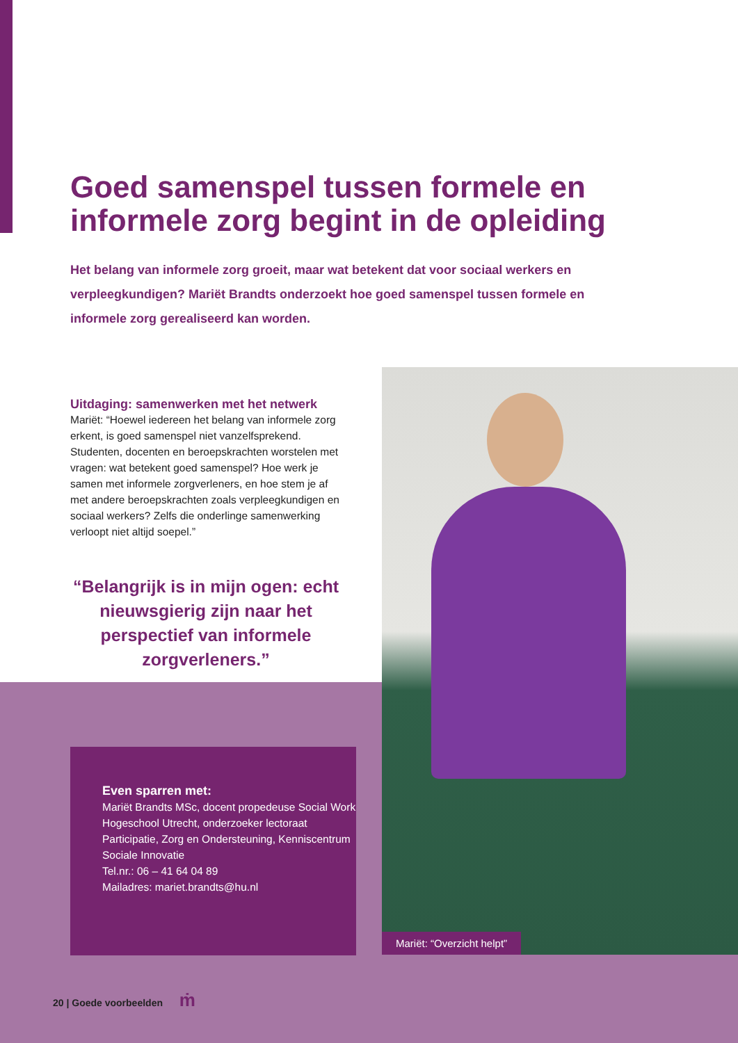Goed samenspel tussen formele en informele zorg begint in de opleiding
Het belang van informele zorg groeit, maar wat betekent dat voor sociaal werkers en verpleegkundigen? Mariët Brandts onderzoekt hoe goed samenspel tussen formele en informele zorg gerealiseerd kan worden.
Uitdaging: samenwerken met het netwerk
Mariët: “Hoewel iedereen het belang van informele zorg erkent, is goed samenspel niet vanzelfsprekend. Studenten, docenten en beroepskrachten worstelen met vragen: wat betekent goed samenspel? Hoe werk je samen met informele zorgverleners, en hoe stem je af met andere beroepskrachten zoals verpleegkundigen en sociaal werkers? Zelfs die onderlinge samenwerking verloopt niet altijd soepel.”
“Belangrijk is in mijn ogen: echt nieuwsgierig zijn naar het perspectief van informele zorgverleners.”
Even sparren met:
Mariët Brandts MSc, docent propedeuse Social Work Hogeschool Utrecht, onderzoeker lectoraat Participatie, Zorg en Ondersteuning, Kenniscentrum Sociale Innovatie
Tel.nr.: 06 – 41 64 04 89
Mailadres: mariet.brandts@hu.nl
Mariët: “Overzicht helpt”
20 | Goede voorbeelden ṁ